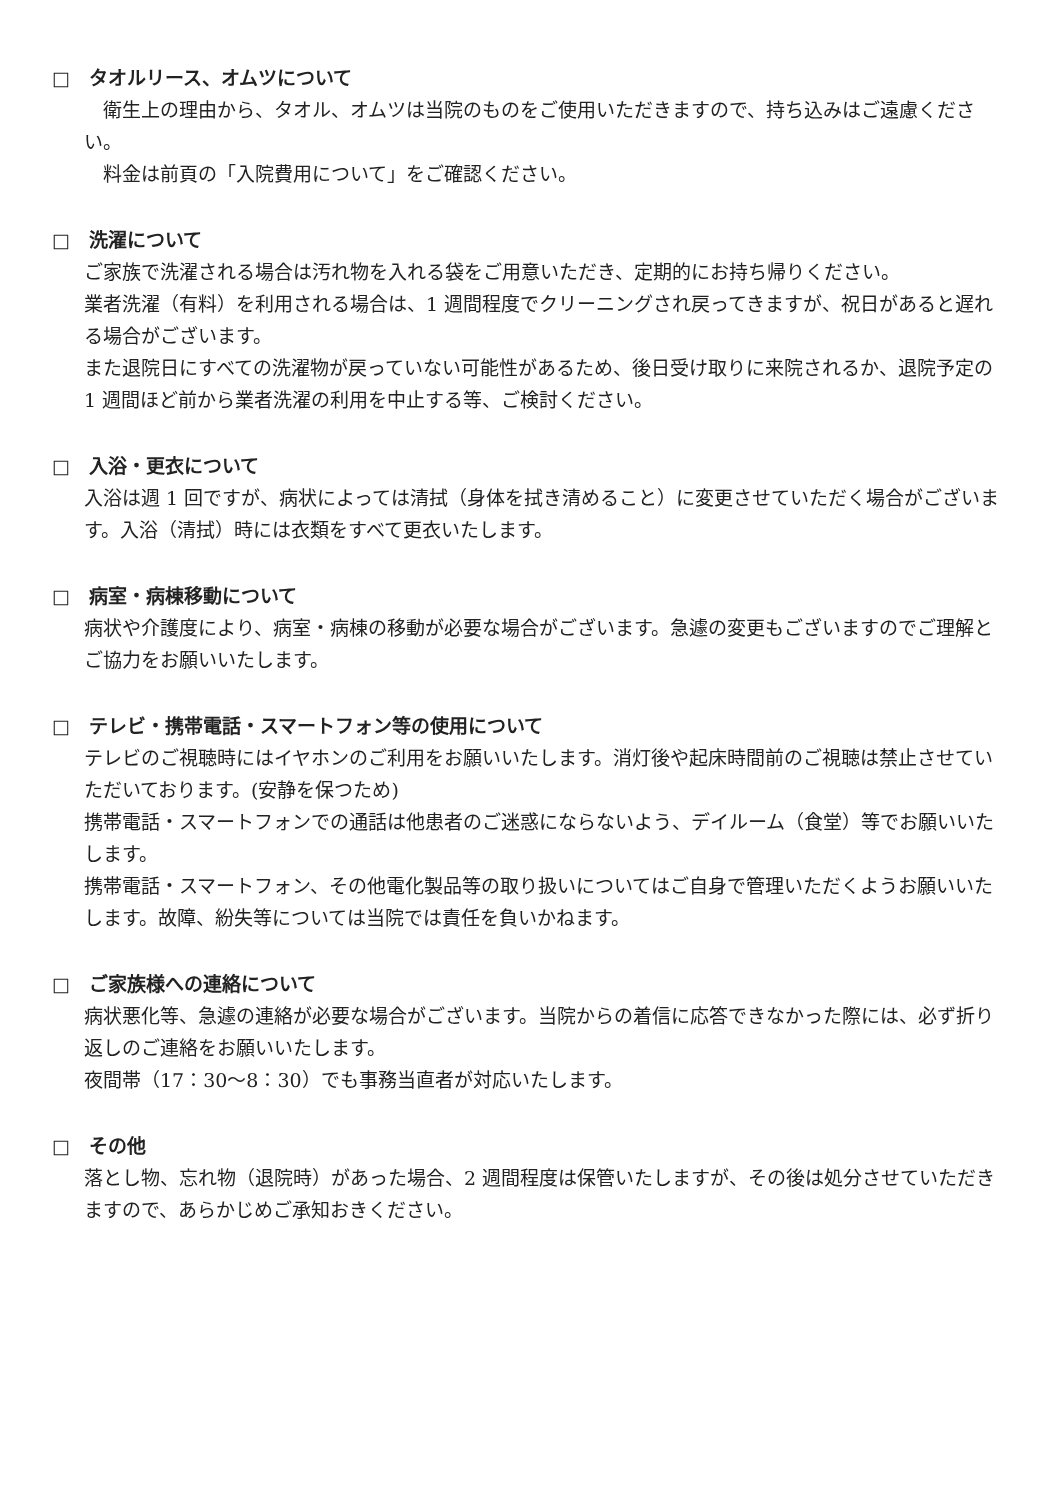□　タオルリース、オムツについて
　衛生上の理由から、タオル、オムツは当院のものをご使用いただきますので、持ち込みはご遠慮ください。
　料金は前頁の「入院費用について」をご確認ください。
□　洗濯について
ご家族で洗濯される場合は汚れ物を入れる袋をご用意いただき、定期的にお持ち帰りください。
業者洗濯（有料）を利用される場合は、1 週間程度でクリーニングされ戻ってきますが、祝日があると遅れる場合がございます。
また退院日にすべての洗濯物が戻っていない可能性があるため、後日受け取りに来院されるか、退院予定の 1 週間ほど前から業者洗濯の利用を中止する等、ご検討ください。
□　入浴・更衣について
入浴は週 1 回ですが、病状によっては清拭（身体を拭き清めること）に変更させていただく場合がございます。入浴（清拭）時には衣類をすべて更衣いたします。
□　病室・病棟移動について
病状や介護度により、病室・病棟の移動が必要な場合がございます。急遽の変更もございますのでご理解とご協力をお願いいたします。
□　テレビ・携帯電話・スマートフォン等の使用について
テレビのご視聴時にはイヤホンのご利用をお願いいたします。消灯後や起床時間前のご視聴は禁止させていただいております。(安静を保つため)
携帯電話・スマートフォンでの通話は他患者のご迷惑にならないよう、デイルーム（食堂）等でお願いいたします。
携帯電話・スマートフォン、その他電化製品等の取り扱いについてはご自身で管理いただくようお願いいたします。故障、紛失等については当院では責任を負いかねます。
□　ご家族様への連絡について
病状悪化等、急遽の連絡が必要な場合がございます。当院からの着信に応答できなかった際には、必ず折り返しのご連絡をお願いいたします。
夜間帯（17：30～8：30）でも事務当直者が対応いたします。
□　その他
落とし物、忘れ物（退院時）があった場合、2 週間程度は保管いたしますが、その後は処分させていただきますので、あらかじめご承知おきください。